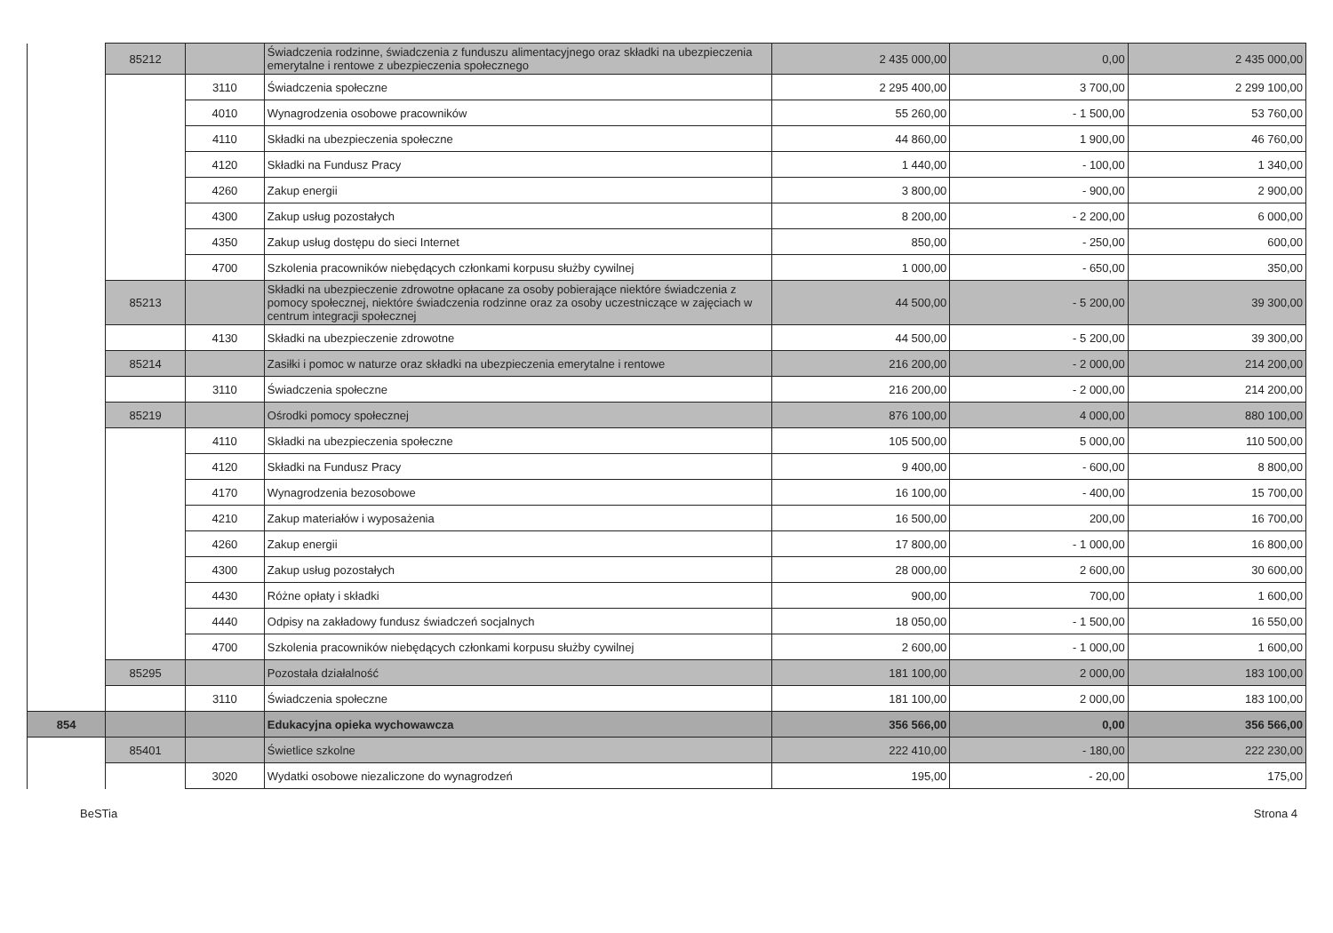| | 85212 | | Świadczenia rodzinne, świadczenia z funduszu alimentacyjnego oraz składki na ubezpieczenia emerytalne i rentowe z ubezpieczenia społecznego | 2 435 000,00 | 0,00 | 2 435 000,00 |
| | | 3110 | Świadczenia społeczne | 2 295 400,00 | 3 700,00 | 2 299 100,00 |
| | | 4010 | Wynagrodzenia osobowe pracowników | 55 260,00 | - 1 500,00 | 53 760,00 |
| | | 4110 | Składki na ubezpieczenia społeczne | 44 860,00 | 1 900,00 | 46 760,00 |
| | | 4120 | Składki na Fundusz Pracy | 1 440,00 | - 100,00 | 1 340,00 |
| | | 4260 | Zakup energii | 3 800,00 | - 900,00 | 2 900,00 |
| | | 4300 | Zakup usług pozostałych | 8 200,00 | - 2 200,00 | 6 000,00 |
| | | 4350 | Zakup usług dostępu do sieci Internet | 850,00 | - 250,00 | 600,00 |
| | | 4700 | Szkolenia pracowników niebędących członkami korpusu służby cywilnej | 1 000,00 | - 650,00 | 350,00 |
| | 85213 | | Składki na ubezpieczenie zdrowotne opłacane za osoby pobierające niektóre świadczenia z pomocy społecznej, niektóre świadczenia rodzinne oraz za osoby uczestniczące w zajęciach w centrum integracji społecznej | 44 500,00 | - 5 200,00 | 39 300,00 |
| | | 4130 | Składki na ubezpieczenie zdrowotne | 44 500,00 | - 5 200,00 | 39 300,00 |
| | 85214 | | Zasiłki i pomoc w naturze oraz składki na ubezpieczenia emerytalne i rentowe | 216 200,00 | - 2 000,00 | 214 200,00 |
| | | 3110 | Świadczenia społeczne | 216 200,00 | - 2 000,00 | 214 200,00 |
| | 85219 | | Ośrodki pomocy społecznej | 876 100,00 | 4 000,00 | 880 100,00 |
| | | 4110 | Składki na ubezpieczenia społeczne | 105 500,00 | 5 000,00 | 110 500,00 |
| | | 4120 | Składki na Fundusz Pracy | 9 400,00 | - 600,00 | 8 800,00 |
| | | 4170 | Wynagrodzenia bezosobowe | 16 100,00 | - 400,00 | 15 700,00 |
| | | 4210 | Zakup materiałów i wyposażenia | 16 500,00 | 200,00 | 16 700,00 |
| | | 4260 | Zakup energii | 17 800,00 | - 1 000,00 | 16 800,00 |
| | | 4300 | Zakup usług pozostałych | 28 000,00 | 2 600,00 | 30 600,00 |
| | | 4430 | Różne opłaty i składki | 900,00 | 700,00 | 1 600,00 |
| | | 4440 | Odpisy na zakładowy fundusz świadczeń socjalnych | 18 050,00 | - 1 500,00 | 16 550,00 |
| | | 4700 | Szkolenia pracowników niebędących członkami korpusu służby cywilnej | 2 600,00 | - 1 000,00 | 1 600,00 |
| | 85295 | | Pozostała działalność | 181 100,00 | 2 000,00 | 183 100,00 |
| | | 3110 | Świadczenia społeczne | 181 100,00 | 2 000,00 | 183 100,00 |
| 854 | | | Edukacyjna opieka wychowawcza | 356 566,00 | 0,00 | 356 566,00 |
| | 85401 | | Świetlice szkolne | 222 410,00 | - 180,00 | 222 230,00 |
| | | 3020 | Wydatki osobowe niezaliczone do wynagrodzeń | 195,00 | - 20,00 | 175,00 |
BeSTia Strona 4